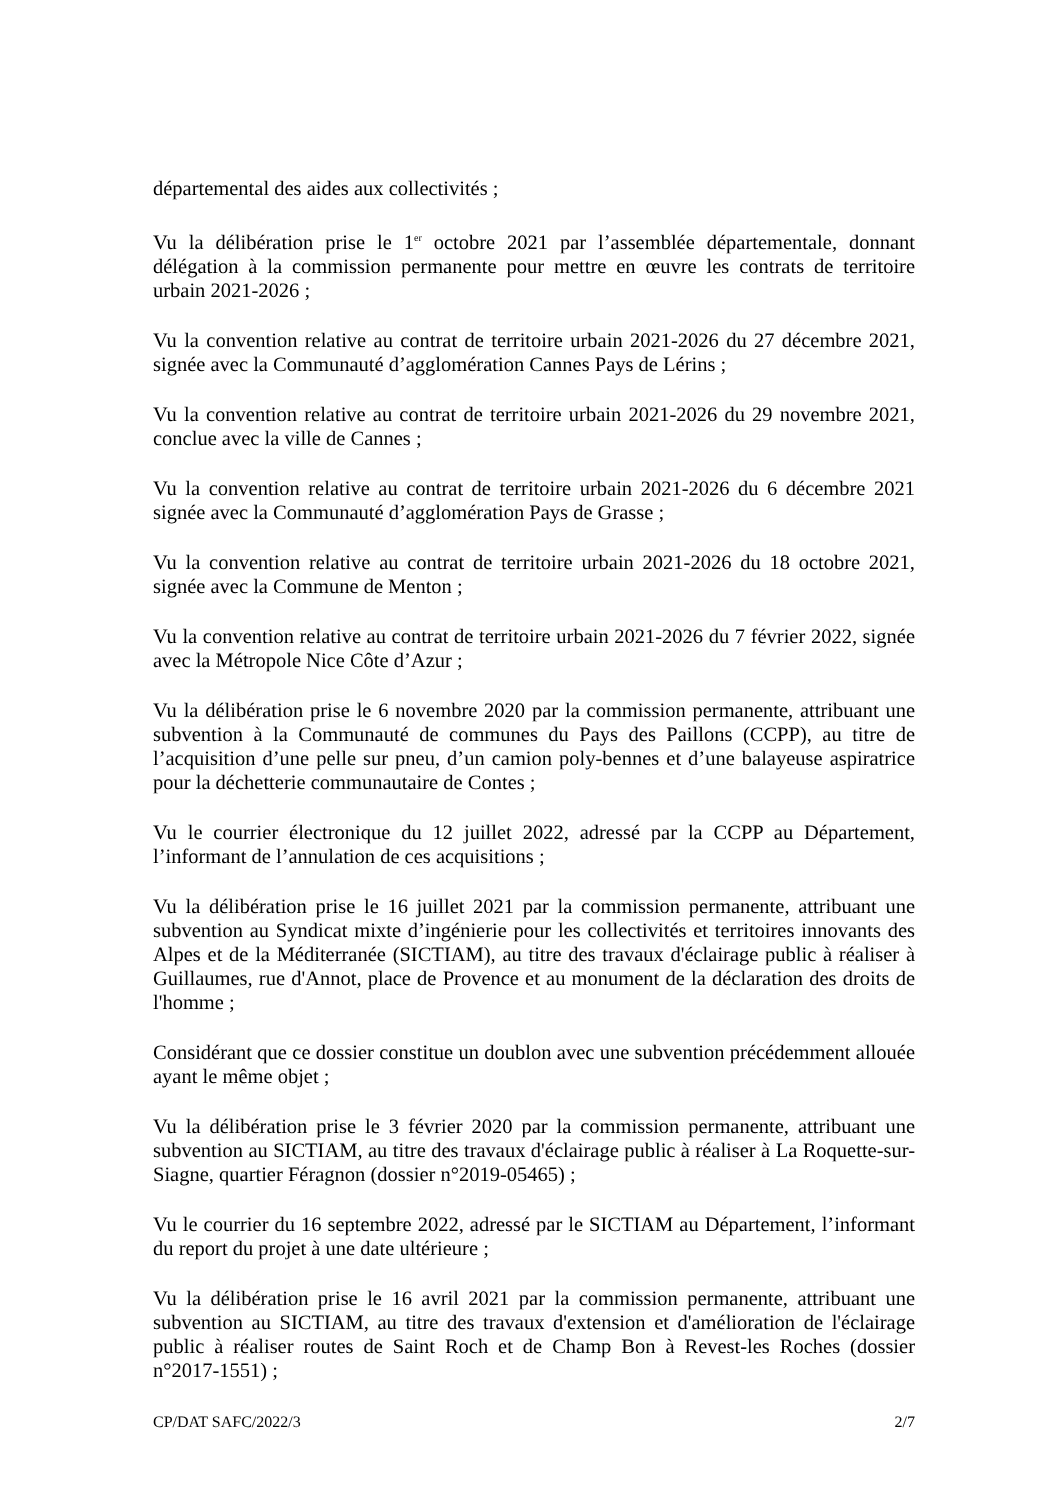départemental des aides aux collectivités ;
Vu la délibération prise le 1<sup>er</sup> octobre 2021 par l’assemblée départementale, donnant délégation à la commission permanente pour mettre en œuvre les contrats de territoire urbain 2021-2026 ;
Vu la convention relative au contrat de territoire urbain 2021-2026 du 27 décembre 2021, signée avec la Communauté d’agglomération Cannes Pays de Lérins ;
Vu la convention relative au contrat de territoire urbain 2021-2026 du 29 novembre 2021, conclue avec la ville de Cannes ;
Vu la convention relative au contrat de territoire urbain 2021-2026 du 6 décembre 2021 signée avec la Communauté d’agglomération Pays de Grasse ;
Vu la convention relative au contrat de territoire urbain 2021-2026 du 18 octobre 2021, signée avec la Commune de Menton ;
Vu la convention relative au contrat de territoire urbain 2021-2026 du 7 février 2022, signée avec la Métropole Nice Côte d’Azur ;
Vu la délibération prise le 6 novembre 2020 par la commission permanente, attribuant une subvention à la Communauté de communes du Pays des Paillons (CCPP), au titre de l’acquisition d’une pelle sur pneu, d’un camion poly-bennes et d’une balayeuse aspiratrice pour la déchetterie communautaire de Contes ;
Vu le courrier électronique du 12 juillet 2022, adressé par la CCPP au Département, l’informant de l’annulation de ces acquisitions ;
Vu la délibération prise le 16 juillet 2021 par la commission permanente, attribuant une subvention au Syndicat mixte d’ingénierie pour les collectivités et territoires innovants des Alpes et de la Méditerranée (SICTIAM), au titre des travaux d'éclairage public à réaliser à Guillaumes, rue d'Annot, place de Provence et au monument de la déclaration des droits de l'homme ;
Considérant que ce dossier constitue un doublon avec une subvention précédemment allouée ayant le même objet ;
Vu la délibération prise le 3 février 2020 par la commission permanente, attribuant une subvention au SICTIAM, au titre des travaux d'éclairage public à réaliser à La Roquette-sur-Siagne, quartier Féragnon (dossier n°2019-05465) ;
Vu le courrier du 16 septembre 2022, adressé par le SICTIAM au Département, l’informant du report du projet à une date ultérieure ;
Vu la délibération prise le 16 avril 2021 par la commission permanente, attribuant une subvention au SICTIAM, au titre des travaux d'extension et d'amélioration de l'éclairage public à réaliser routes de Saint Roch et de Champ Bon à Revest-les Roches (dossier n°2017-1551) ;
CP/DAT SAFC/2022/3 2/7